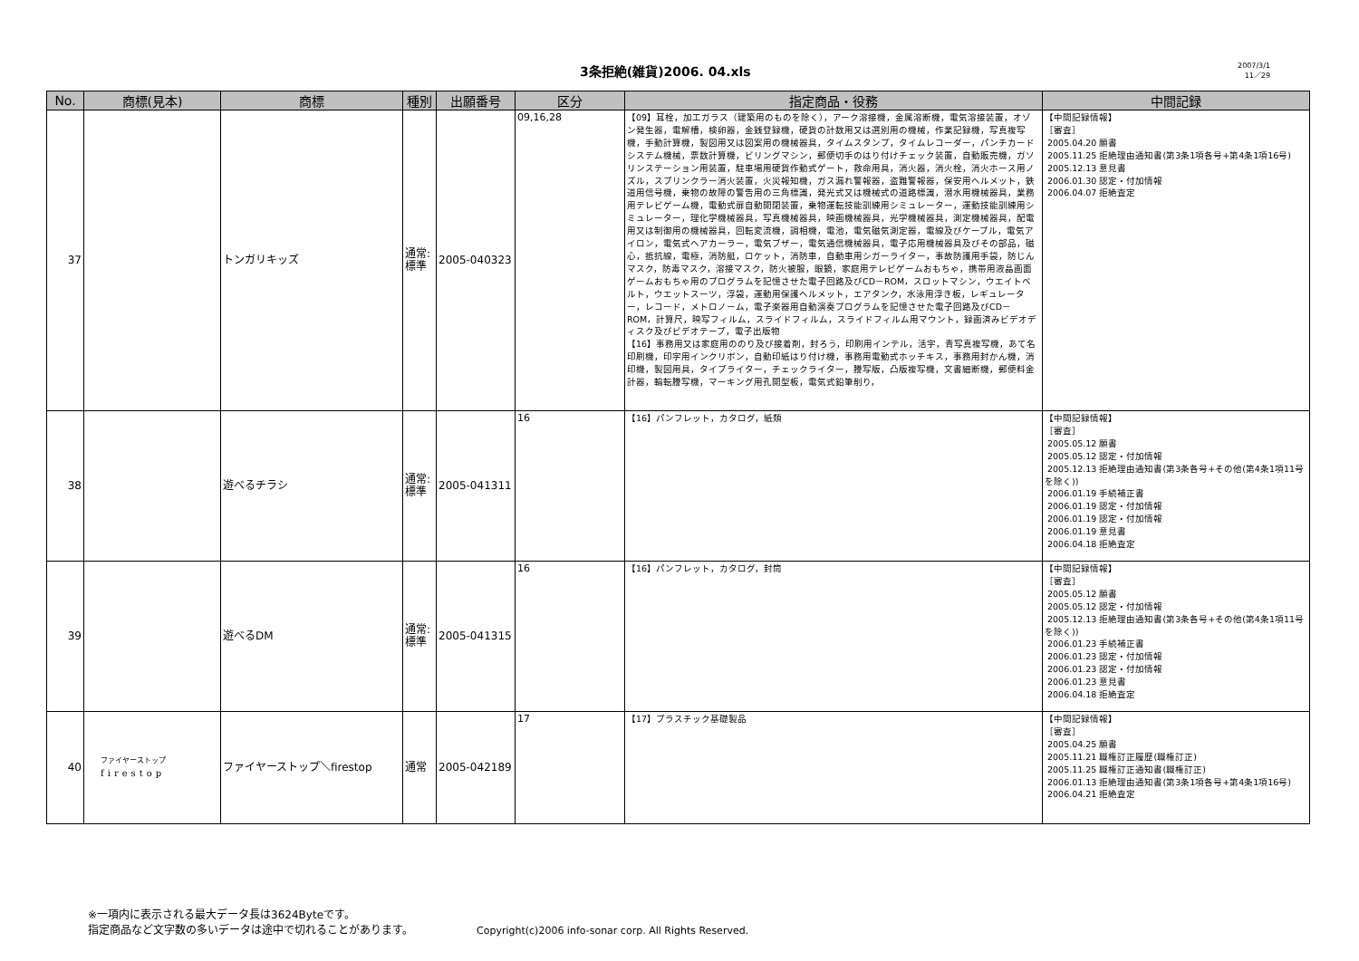3条拒絶(雑貨)2006. 04.xls
2007/3/1
11／29
| No. | 商標(見本) | 商標 | 種別 | 出願番号 | 区分 | 指定商品・役務 | 中間記録 |
| --- | --- | --- | --- | --- | --- | --- | --- |
| 37 | | トンガリキッズ | 通常: 標準 | 2005-040323 | 09,16,28 | 【09】耳栓，加工ガラス（建築用のものを除く），アーク溶接機，金属溶断機，電気溶接装置，オゾン発生器，電解槽，検卵器，金銭登録機，硬貨の計数用又は選別用の機械，作業記録機，写真複写機，手動計算機，製図用又は図案用の機械器具，タイムスタンプ，タイムレコーダー，パンチカードシステム機械，票数計算機，ビリングマシン，郵便切手のはり付けチェック装置，自動販売機，ガソリンステーション用装置，駐車場用硬貨作動式ゲート，救命用具，消火器，消火栓，消火ホース用ノズル，スプリンクラー消火装置，火災報知機，ガス漏れ警報器，盗難警報器，保安用ヘルメット，鉄道用信号機，乗物の故障の警告用の三角標識，発光式又は機械式の道路標識，潜水用機械器具，業務用テレビゲーム機，電動式扉自動開閉装置，乗物運転技能訓練用シミュレーター，運動技能訓練用シミュレーター，理化学機械器具，写真機械器具，映画機械器具，光学機械器具，測定機械器具，配電用又は制御用の機械器具，回転変流機，調相機，電池，電気磁気測定器，電線及びケーブル，電気アイロン，電気式ヘアカーラー，電気ブザー，電気通信機械器具，電子応用機械器具及びその部品，磁心，抵抗線，電極，消防艇，ロケット，消防車，自動車用シガーライター，事故防護用手袋，防じんマスク，防毒マスク，溶接マスク，防火被服，眼鏡，家庭用テレビゲームおもちゃ，携帯用液晶画面ゲームおもちゃ用のプログラムを記憶させた電子回路及びCD－ROM，スロットマシン，ウエイトベルト，ウエットスーツ，浮袋，運動用保護ヘルメット，エアタンク，水泳用浮き板，レギュレーター，レコード，メトロノーム，電子楽器用自動演奏プログラムを記憶させた電子回路及びCD－ROM，計算尺，映写フィルム，スライドフィルム，スライドフィルム用マウント，録画済みビデオディスク及びビデオテープ，電子出版物 【16】事務用又は家庭用ののり及び接着剤，封ろう，印刷用インテル，活字，青写真複写機，あて名印刷機，印字用インクリボン，自動印紙はり付け機，事務用電動式ホッチキス，事務用封かん機，消印機，製図用具，タイプライター，チェックライター，謄写版，凸版複写機，文書細断機，郵便料金計器，輪転謄写機，マーキング用孔開型板，電気式鉛筆削り， | 【中間記録情報】 ［審査］ 2005.04.20 願書 2005.11.25 拒絶理由通知書(第3条1項各号+第4条1項16号) 2005.12.13 意見書 2006.01.30 認定・付加情報 2006.04.07 拒絶査定 |
| 38 | | 遊べるチラシ | 通常: 標準 | 2005-041311 | 16 | 【16】パンフレット，カタログ，紙類 | 【中間記録情報】 ［審査］ 2005.05.12 願書 2005.05.12 認定・付加情報 2005.12.13 拒絶理由通知書(第3条各号+その他(第4条1項11号を除く)) 2006.01.19 手続補正書 2006.01.19 認定・付加情報 2006.01.19 認定・付加情報 2006.01.19 意見書 2006.04.18 拒絶査定 |
| 39 | | 遊べるDM | 通常: 標準 | 2005-041315 | 16 | 【16】パンフレット，カタログ，封筒 | 【中間記録情報】 ［審査］ 2005.05.12 願書 2005.05.12 認定・付加情報 2005.12.13 拒絶理由通知書(第3条各号+その他(第4条1項11号を除く)) 2006.01.23 手続補正書 2006.01.23 認定・付加情報 2006.01.23 認定・付加情報 2006.01.23 意見書 2006.04.18 拒絶査定 |
| 40 | ファイヤーストップ firestop | ファイヤーストップ＼firestop | 通常 | 2005-042189 | 17 | 【17】プラスチック基礎製品 | 【中間記録情報】 ［審査］ 2005.04.25 願書 2005.11.21 職権訂正履歴(職権訂正) 2005.11.25 職権訂正通知書(職権訂正) 2006.01.13 拒絶理由通知書(第3条1項各号+第4条1項16号) 2006.04.21 拒絶査定 |
※一項内に表示される最大データ長は3624Byteです。
指定商品など文字数の多いデータは途中で切れることがあります。
Copyright(c)2006 info-sonar corp. All Rights Reserved.